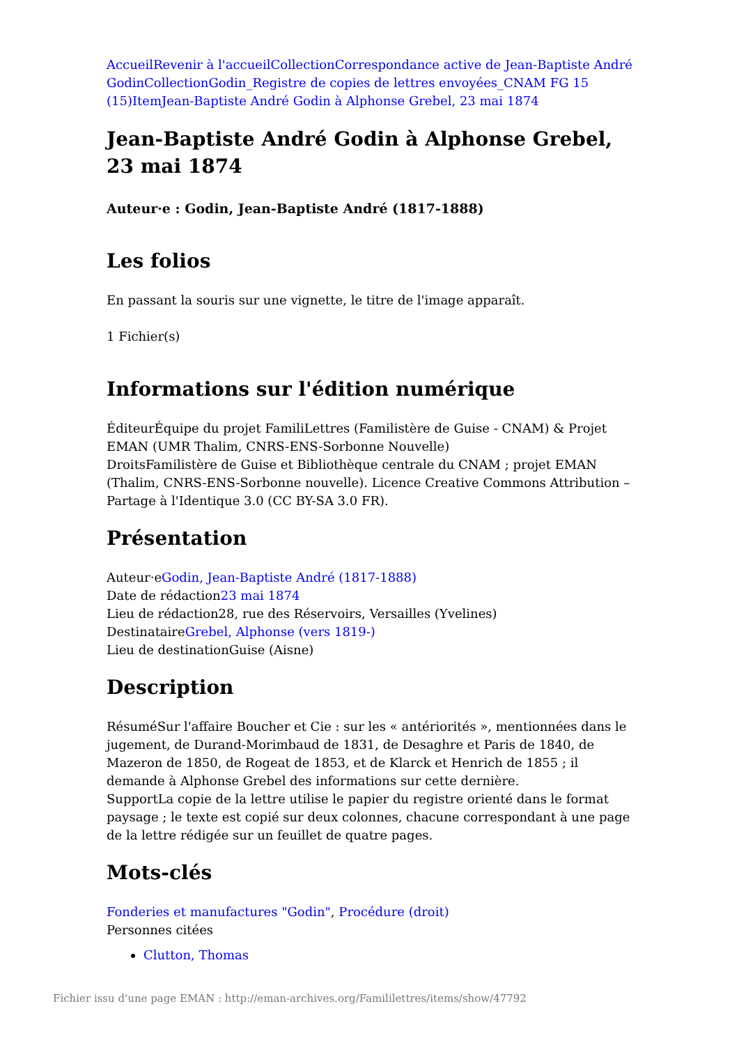Accueil Revenir à l'accueil Collection Correspondance active de Jean-Baptiste André Godin Collection Godin_Registre de copies de lettres envoyées_CNAM FG 15 (15) Item Jean-Baptiste André Godin à Alphonse Grebel, 23 mai 1874
Jean-Baptiste André Godin à Alphonse Grebel, 23 mai 1874
Auteur·e : Godin, Jean-Baptiste André (1817-1888)
Les folios
En passant la souris sur une vignette, le titre de l'image apparaît.
1 Fichier(s)
Informations sur l'édition numérique
ÉditeurÉquipe du projet FamiliLettres (Familistère de Guise - CNAM) & Projet EMAN (UMR Thalim, CNRS-ENS-Sorbonne Nouvelle)
DroitsFamilistère de Guise et Bibliothèque centrale du CNAM ; projet EMAN (Thalim, CNRS-ENS-Sorbonne nouvelle). Licence Creative Commons Attribution – Partage à l'Identique 3.0 (CC BY-SA 3.0 FR).
Présentation
Auteur·eGodin, Jean-Baptiste André (1817-1888)
Date de rédaction23 mai 1874
Lieu de rédaction28, rue des Réservoirs, Versailles (Yvelines)
DestinataireGrebel, Alphonse (vers 1819-)
Lieu de destinationGuise (Aisne)
Description
RésuméSur l'affaire Boucher et Cie : sur les « antériorités », mentionnées dans le jugement, de Durand-Morimbaud de 1831, de Desaghre et Paris de 1840, de Mazeron de 1850, de Rogeat de 1853, et de Klarck et Henrich de 1855 ; il demande à Alphonse Grebel des informations sur cette dernière.
SupportLa copie de la lettre utilise le papier du registre orienté dans le format paysage ; le texte est copié sur deux colonnes, chacune correspondant à une page de la lettre rédigée sur un feuillet de quatre pages.
Mots-clés
Fonderies et manufactures "Godin", Procédure (droit)
Personnes citées
Clutton, Thomas
Fichier issu d'une page EMAN : http://eman-archives.org/Famililettres/items/show/47792